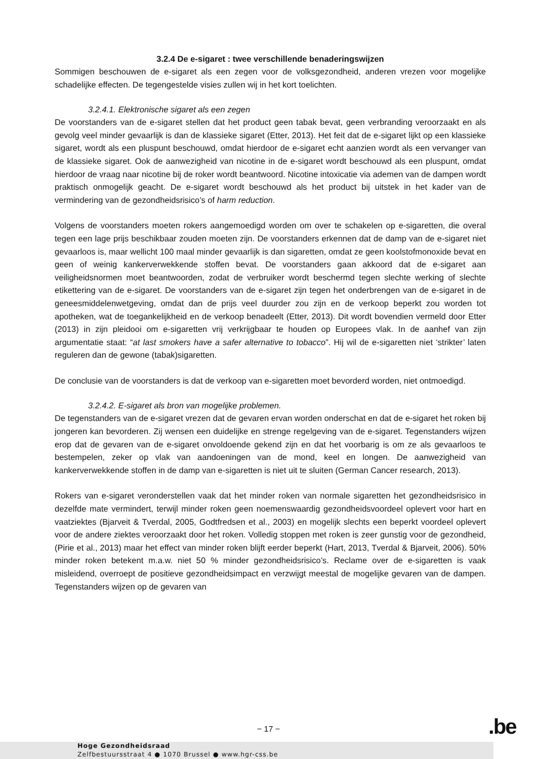3.2.4 De e-sigaret : twee verschillende benaderingswijzen
Sommigen beschouwen de e-sigaret als een zegen voor de volksgezondheid, anderen vrezen voor mogelijke schadelijke effecten. De tegengestelde visies zullen wij in het kort toelichten.
3.2.4.1. Elektronische sigaret als een zegen
De voorstanders van de e-sigaret stellen dat het product geen tabak bevat, geen verbranding veroorzaakt en als gevolg veel minder gevaarlijk is dan de klassieke sigaret (Etter, 2013). Het feit dat de e-sigaret lijkt op een klassieke sigaret, wordt als een pluspunt beschouwd, omdat hierdoor de e-sigaret echt aanzien wordt als een vervanger van de klassieke sigaret. Ook de aanwezigheid van nicotine in de e-sigaret wordt beschouwd als een pluspunt, omdat hierdoor de vraag naar nicotine bij de roker wordt beantwoord. Nicotine intoxicatie via ademen van de dampen wordt praktisch onmogelijk geacht. De e-sigaret wordt beschouwd als het product bij uitstek in het kader van de vermindering van de gezondheidsrisico’s of harm reduction.
Volgens de voorstanders moeten rokers aangemoedigd worden om over te schakelen op e-sigaretten, die overal tegen een lage prijs beschikbaar zouden moeten zijn. De voorstanders erkennen dat de damp van de e-sigaret niet gevaarloos is, maar wellicht 100 maal minder gevaarlijk is dan sigaretten, omdat ze geen koolstofmonoxide bevat en geen of weinig kankerverwekkende stoffen bevat. De voorstanders gaan akkoord dat de e-sigaret aan veiligheidsnormen moet beantwoorden, zodat de verbruiker wordt beschermd tegen slechte werking of slechte etikettering van de e-sigaret. De voorstanders van de e-sigaret zijn tegen het onderbrengen van de e-sigaret in de geneesmiddelenwetgeving, omdat dan de prijs veel duurder zou zijn en de verkoop beperkt zou worden tot apotheken, wat de toegankelijkheid en de verkoop benadeelt (Etter, 2013). Dit wordt bovendien vermeld door Etter (2013) in zijn pleidooi om e-sigaretten vrij verkrijgbaar te houden op Europees vlak. In de aanhef van zijn argumentatie staat: “at last smokers have a safer alternative to tobacco”. Hij wil de e-sigaretten niet ‘strikter’ laten reguleren dan de gewone (tabak)sigaretten.
De conclusie van de voorstanders is dat de verkoop van e-sigaretten moet bevorderd worden, niet ontmoedigd.
3.2.4.2. E-sigaret als bron van mogelijke problemen.
De tegenstanders van de e-sigaret vrezen dat de gevaren ervan worden onderschat en dat de e-sigaret het roken bij jongeren kan bevorderen. Zij wensen een duidelijke en strenge regelgeving van de e-sigaret. Tegenstanders wijzen erop dat de gevaren van de e-sigaret onvoldoende gekend zijn en dat het voorbarig is om ze als gevaarloos te bestempelen, zeker op vlak van aandoeningen van de mond, keel en longen. De aanwezigheid van kankerverwekkende stoffen in de damp van e-sigaretten is niet uit te sluiten (German Cancer research, 2013).
Rokers van e-sigaret veronderstellen vaak dat het minder roken van normale sigaretten het gezondheidsrisico in dezelfde mate vermindert, terwijl minder roken geen noemenswaardig gezondheidsvoordeel oplevert voor hart en vaatziektes (Bjarveit & Tverdal, 2005, Godtfredsen et al., 2003) en mogelijk slechts een beperkt voordeel oplevert voor de andere ziektes veroorzaakt door het roken. Volledig stoppen met roken is zeer gunstig voor de gezondheid, (Pirie et al., 2013) maar het effect van minder roken blijft eerder beperkt (Hart, 2013, Tverdal & Bjarveit, 2006). 50% minder roken betekent m.a.w. niet 50 % minder gezondheidsrisico’s. Reclame over de e-sigaretten is vaak misleidend, overroept de positieve gezondheidsimpact en verzwijgt meestal de mogelijke gevaren van de dampen. Tegenstanders wijzen op de gevaren van
− 17 − .be
Hoge Gezondheidsraad
Zelfbestuursstraat 4 ● 1070 Brussel ● www.hgr-css.be